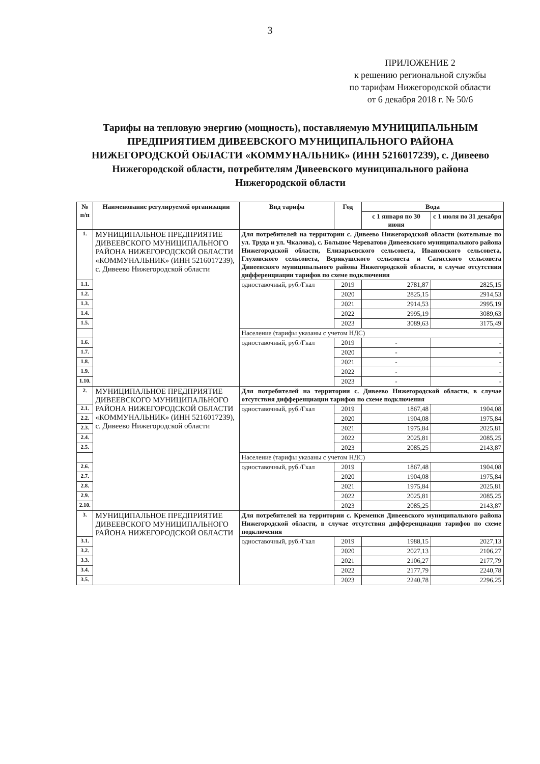3
ПРИЛОЖЕНИЕ 2
к решению региональной службы
по тарифам Нижегородской области
от 6 декабря 2018 г. № 50/6
Тарифы на тепловую энергию (мощность), поставляемую МУНИЦИПАЛЬНЫМ ПРЕДПРИЯТИЕМ ДИВЕЕВСКОГО МУНИЦИПАЛЬНОГО РАЙОНА НИЖЕГОРОДСКОЙ ОБЛАСТИ «КОММУНАЛЬНИК» (ИНН 5216017239), с. Дивеево Нижегородской области, потребителям Дивеевского муниципального района Нижегородской области
| № п/п | Наименование регулируемой организации | Вид тарифа | Год | Вода | |
| --- | --- | --- | --- | --- | --- |
| | | | | с 1 января по 30 июня | с 1 июля по 31 декабря |
| 1. | МУНИЦИПАЛЬНОЕ ПРЕДПРИЯТИЕ ДИВЕЕВСКОГО МУНИЦИПАЛЬНОГО РАЙОНА НИЖЕГОРОДСКОЙ ОБЛАСТИ «КОММУНАЛЬНИК» (ИНН 5216017239), с. Дивеево Нижегородской области | Для потребителей на территории с. Дивеево Нижегородской области (котельные по ул. Труда и ул. Чкалова), с. Большое Череватово Дивеевского муниципального района Нижегородской области, Елизарьевского сельсовета, Ивановского сельсовета, Глуховского сельсовета, Верякушского сельсовета и Сатисского сельсовета Дивеевского муниципального района Нижегородской области, в случае отсутствия дифференциации тарифов по схеме подключения | | | |
| 1.1. | | одноставочный, руб./Гкал | 2019 | 2781,87 | 2825,15 |
| 1.2. | | | 2020 | 2825,15 | 2914,53 |
| 1.3. | | | 2021 | 2914,53 | 2995,19 |
| 1.4. | | | 2022 | 2995,19 | 3089,63 |
| 1.5. | | | 2023 | 3089,63 | 3175,49 |
| | | Население (тарифы указаны с учетом НДС) | | | |
| 1.6. | | одноставочный, руб./Гкал | 2019 | - | - |
| 1.7. | | | 2020 | - | - |
| 1.8. | | | 2021 | - | - |
| 1.9. | | | 2022 | - | - |
| 1.10. | | | 2023 | - | - |
| 2. | МУНИЦИПАЛЬНОЕ ПРЕДПРИЯТИЕ ДИВЕЕВСКОГО МУНИЦИПАЛЬНОГО РАЙОНА НИЖЕГОРОДСКОЙ ОБЛАСТИ «КОММУНАЛЬНИК» (ИНН 5216017239), с. Дивеево Нижегородской области | Для потребителей на территории с. Дивеево Нижегородской области, в случае отсутствия дифференциации тарифов по схеме подключения | | | |
| 2.1. | | одноставочный, руб./Гкал | 2019 | 1867,48 | 1904,08 |
| 2.2. | | | 2020 | 1904,08 | 1975,84 |
| 2.3. | | | 2021 | 1975,84 | 2025,81 |
| 2.4. | | | 2022 | 2025,81 | 2085,25 |
| 2.5. | | | 2023 | 2085,25 | 2143,87 |
| | | Население (тарифы указаны с учетом НДС) | | | |
| 2.6. | | одноставочный, руб./Гкал | 2019 | 1867,48 | 1904,08 |
| 2.7. | | | 2020 | 1904,08 | 1975,84 |
| 2.8. | | | 2021 | 1975,84 | 2025,81 |
| 2.9. | | | 2022 | 2025,81 | 2085,25 |
| 2.10. | | | 2023 | 2085,25 | 2143,87 |
| 3. | МУНИЦИПАЛЬНОЕ ПРЕДПРИЯТИЕ ДИВЕЕВСКОГО МУНИЦИПАЛЬНОГО РАЙОНА НИЖЕГОРОДСКОЙ ОБЛАСТИ | Для потребителей на территории с. Кременки Дивеевского муниципального района Нижегородской области, в случае отсутствия дифференциации тарифов по схеме подключения | | | |
| 3.1. | | одноставочный, руб./Гкал | 2019 | 1988,15 | 2027,13 |
| 3.2. | | | 2020 | 2027,13 | 2106,27 |
| 3.3. | | | 2021 | 2106,27 | 2177,79 |
| 3.4. | | | 2022 | 2177,79 | 2240,78 |
| 3.5. | | | 2023 | 2240,78 | 2296,25 |